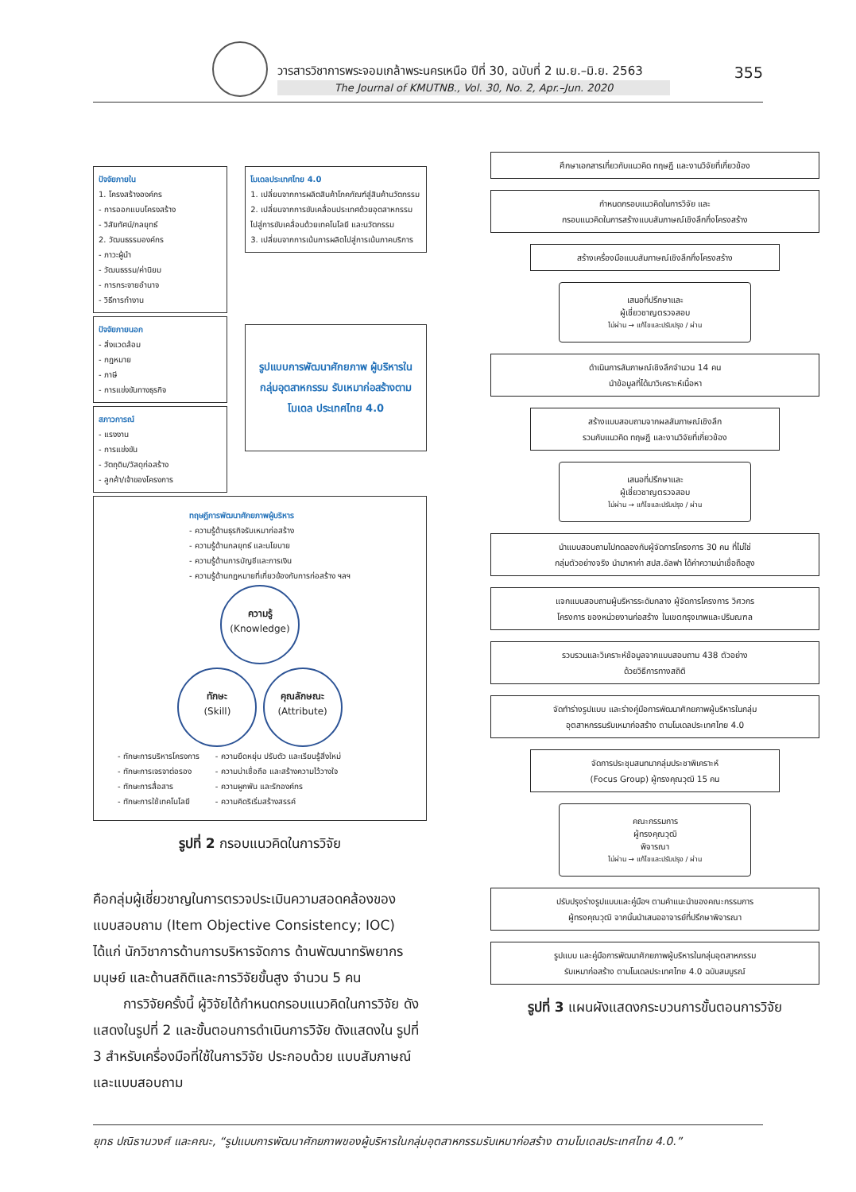วารสารวิชาการพระจอมเกล้าพระนครเหนือ ปีที่ 30, ฉบับที่ 2 เม.ย.–มิ.ย. 2563
The Journal of KMUTNB., Vol. 30, No. 2, Apr.–Jun. 2020
355
ปัจจัยภายใน
1. โครงสร้างองค์กร
- การออกแบบโครงสร้าง
- วิสัยทัศน์/กลยุทธ์
2. วัฒนธรรมองค์กร
- ภาวะผู้นำ
- วัฒนธรรม/ค่านิยม
- การกระจายอำนาจ
- วิธีการทำงาน
ปัจจัยภายนอก
- สิ่งแวดล้อม
- กฎหมาย
- ภาษี
- การแข่งขันทางธุรกิจ
สภาวการณ์
- แรงงาน
- การแข่งขัน
- วัตถุดิบ/วัสดุก่อสร้าง
- ลูกค้า/เจ้าของโครงการ
โมเดลประเทศไทย 4.0
1. เปลี่ยนจากการผลิตสินค้าโภคภัณฑ์สู่สินค้านวัตกรรม
2. เปลี่ยนจากการขับเคลื่อนประเทศด้วยอุตสาหกรรม ไปสู่การขับเคลื่อนด้วยเทคโนโลยี และนวัตกรรม
3. เปลี่ยนจากการเน้นการผลิตไปสู่การเน้นภาคบริการ
รูปแบบการพัฒนาศักยภาพ ผู้บริหารในกลุ่มอุตสาหกรรม รับเหมาก่อสร้างตามโมเดล ประเทศไทย 4.0
ทฤษฎีการพัฒนาศักยภาพผู้บริหาร
- ความรู้ด้านธุรกิจรับเหมาก่อสร้าง
- ความรู้ด้านกลยุทธ์ และนโยบาย
- ความรู้ด้านการบัญชีและการเงิน
- ความรู้ด้านกฎหมายที่เกี่ยวข้องกับการก่อสร้าง ฯลฯ
ความรู้
(Knowledge)
ทักษะ
(Skill)
คุณลักษณะ
(Attribute)
- ทักษะการบริหารโครงการ
- ทักษะการเจรจาต่อรอง
- ทักษะการสื่อสาร
- ทักษะการใช้เทคโนโลยี
- ความยืดหยุ่น ปรับตัว และเรียนรู้สิ่งใหม่
- ความน่าเชื่อถือ และสร้างความไว้วางใจ
- ความผูกพัน และรักองค์กร
- ความคิดริเริ่มสร้างสรรค์
รูปที่ 2 กรอบแนวคิดในการวิจัย
คือกลุ่มผู้เชี่ยวชาญในการตรวจประเมินความสอดคล้องของแบบสอบถาม (Item Objective Consistency; IOC) ได้แก่ นักวิชาการด้านการบริหารจัดการ ด้านพัฒนาทรัพยากรมนุษย์ และด้านสถิติและการวิจัยขั้นสูง จำนวน 5 คน
การวิจัยครั้งนี้ ผู้วิจัยได้กำหนดกรอบแนวคิดในการวิจัย ดังแสดงในรูปที่ 2 และขั้นตอนการดำเนินการวิจัย ดังแสดงใน รูปที่ 3 สำหรับเครื่องมือที่ใช้ในการวิจัย ประกอบด้วย แบบสัมภาษณ์ และแบบสอบถาม
ศึกษาเอกสารเกี่ยวกับแนวคิด ทฤษฎี และงานวิจัยที่เกี่ยวข้อง
กำหนดกรอบแนวคิดในการวิจัย และ
กรอบแนวคิดในการสร้างแบบสัมภาษณ์เชิงลึกกึ่งโครงสร้าง
สร้างเครื่องมือแบบสัมภาษณ์เชิงลึกกึ่งโครงสร้าง
เสนอที่ปรึกษาและ
ผู้เชี่ยวชาญตรวจสอบ
ไม่ผ่าน → แก้ไขและปรับปรุง / ผ่าน
ดำเนินการสัมภาษณ์เชิงลึกจำนวน 14 คน
นำข้อมูลที่ได้มาวิเคราะห์เนื้อหา
สร้างแบบสอบถามจากผลสัมภาษณ์เชิงลึก
รวมกับแนวคิด ทฤษฎี และงานวิจัยที่เกี่ยวข้อง
เสนอที่ปรึกษาและ
ผู้เชี่ยวชาญตรวจสอบ
ไม่ผ่าน → แก้ไขและปรับปรุง / ผ่าน
นำแบบสอบถามไปทดลองกับผู้จัดการโครงการ 30 คน ที่ไม่ใช่
กลุ่มตัวอย่างจริง นำมาหาค่า สปส.อัลฟา ได้ค่าความน่าเชื่อถือสูง
แจกแบบสอบถามผู้บริหารระดับกลาง ผู้จัดการโครงการ วิศวกร
โครงการ ของหน่วยงานก่อสร้าง ในเขตกรุงเทพและปริมณฑล
รวบรวมและวิเคราะห์ข้อมูลจากแบบสอบถาม 438 ตัวอย่าง
ด้วยวิธีการทางสถิติ
จัดทำร่างรูปแบบ และร่างคู่มือการพัฒนาศักยภาพผู้บริหารในกลุ่ม
อุตสาหกรรมรับเหมาก่อสร้าง ตามโมเดลประเทศไทย 4.0
จัดการประชุมสนทนากลุ่มประชาพิเคราะห์
(Focus Group) ผู้ทรงคุณวุฒิ 15 คน
คณะกรรมการ
ผู้ทรงคุณวุฒิ
พิจารณา
ไม่ผ่าน → แก้ไขและปรับปรุง / ผ่าน
ปรับปรุงร่างรูปแบบและคู่มือฯ ตามคำแนะนำของคณะกรรมการ
ผู้ทรงคุณวุฒิ จากนั้นนำเสนออาจารย์ที่ปรึกษาพิจารณา
รูปแบบ และคู่มือการพัฒนาศักยภาพผู้บริหารในกลุ่มอุตสาหกรรม
รับเหมาก่อสร้าง ตามโมเดลประเทศไทย 4.0 ฉบับสมบูรณ์
รูปที่ 3 แผนผังแสดงกระบวนการขั้นตอนการวิจัย
ยุทธ ปณิธานวงศ์ และคณะ, “รูปแบบการพัฒนาศักยภาพของผู้บริหารในกลุ่มอุตสาหกรรมรับเหมาก่อสร้าง ตามโมเดลประเทศไทย 4.0.”